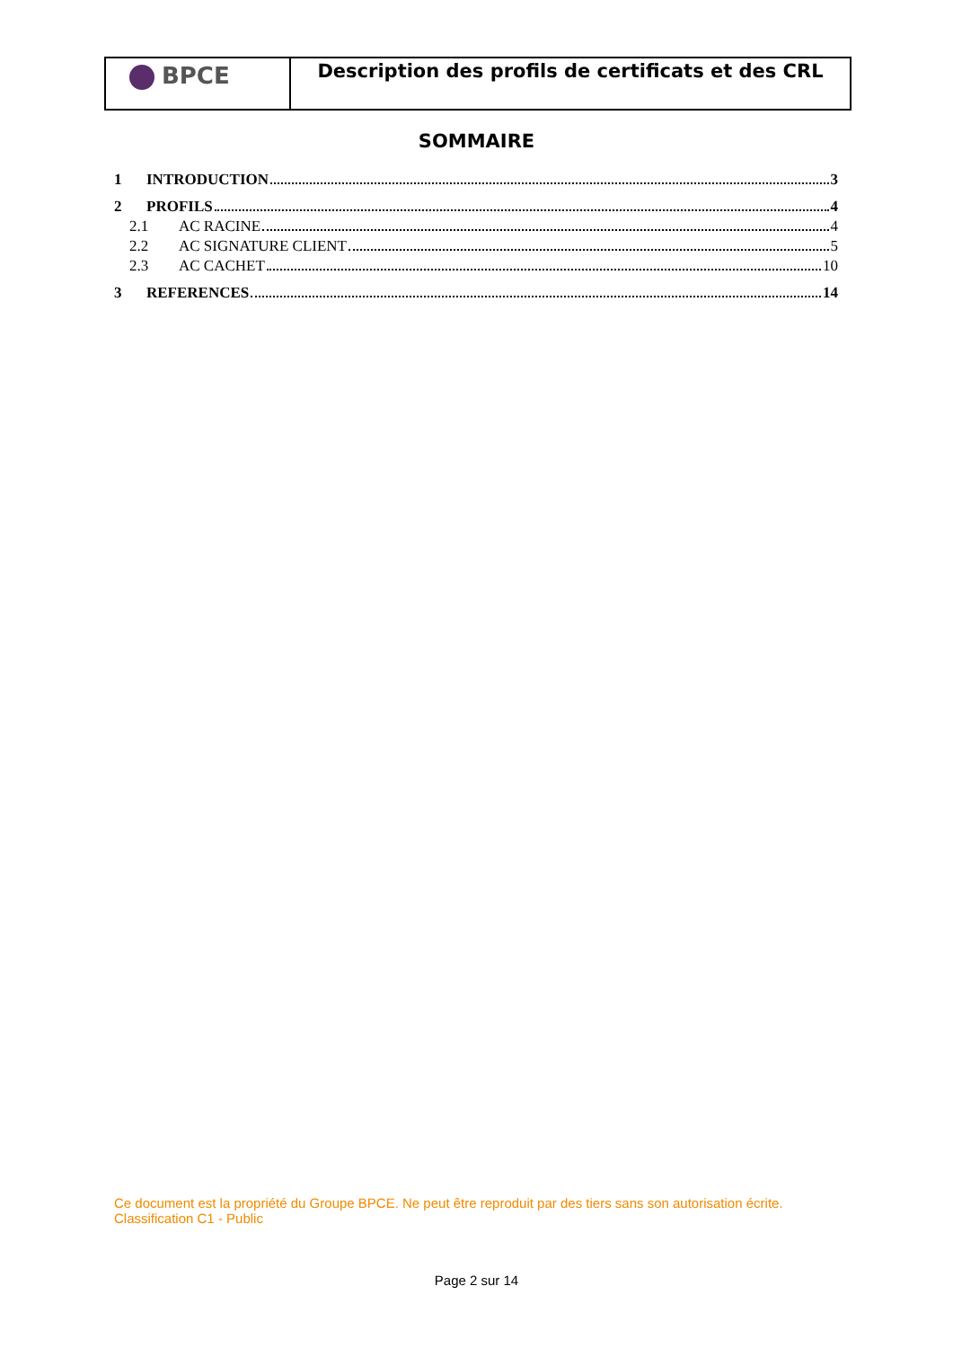| BPCE | Description des profils de certificats et des CRL |
SOMMAIRE
1 INTRODUCTION 3
2 PROFILS 4
2.1 AC RACINE 4
2.2 AC SIGNATURE CLIENT 5
2.3 AC CACHET 10
3 REFERENCES 14
Ce document est la propriété du Groupe BPCE. Ne peut être reproduit par des tiers sans son autorisation écrite.
Classification C1 - Public
Page 2 sur 14